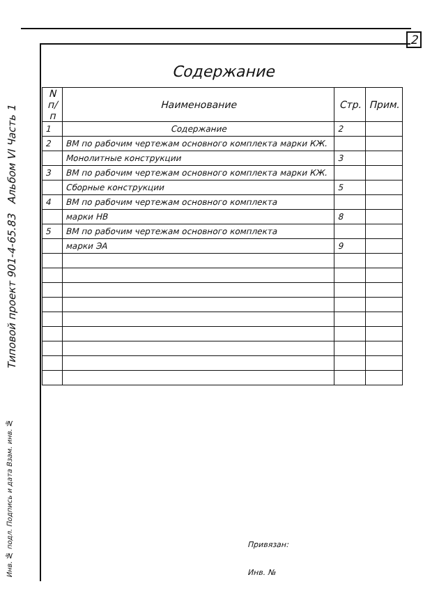2
Типовой проект 901-4-65.83 Альбом VI Часть 1
Содержание
| N п/п | Наименование | Стр. | Прим. |
| --- | --- | --- | --- |
| 1 | Содержание | 2 | |
| 2 | ВМ по рабочим чертежам основного комплекта марки КЖ. | | |
| | Монолитные конструкции | 3 | |
| 3 | ВМ по рабочим чертежам основного комплекта марки КЖ. | | |
| | Сборные конструкции | 5 | |
| 4 | ВМ по рабочим чертежам основного комплекта | | |
| | марки НВ | 8 | |
| 5 | ВМ по рабочим чертежам основного комплекта | | |
| | марки ЭА | 9 | |
Привязан:
Инв. №
Инв. № подл. Подпись и дата Взам. инв. №